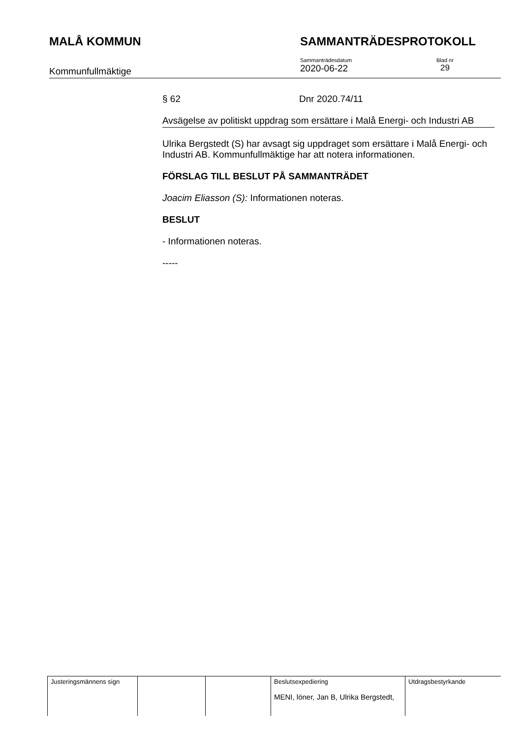MALÅ KOMMUN SAMMANTRÄDESPROTOKOLL
Kommunfullmäktige
Sammanträdesdatum
2020-06-22
Blad nr
29
§ 62 Dnr 2020.74/11
Avsägelse av politiskt uppdrag som ersättare i Malå Energi- och Industri AB
Ulrika Bergstedt (S) har avsagt sig uppdraget som ersättare i Malå Energi- och Industri AB. Kommunfullmäktige har att notera informationen.
FÖRSLAG TILL BESLUT PÅ SAMMANTRÄDET
Joacim Eliasson (S): Informationen noteras.
BESLUT
- Informationen noteras.
-----
| Justeringsmännens sign | | | Beslutsexpediering MENI, löner, Jan B, Ulrika Bergstedt, | Utdragsbestyrkande |